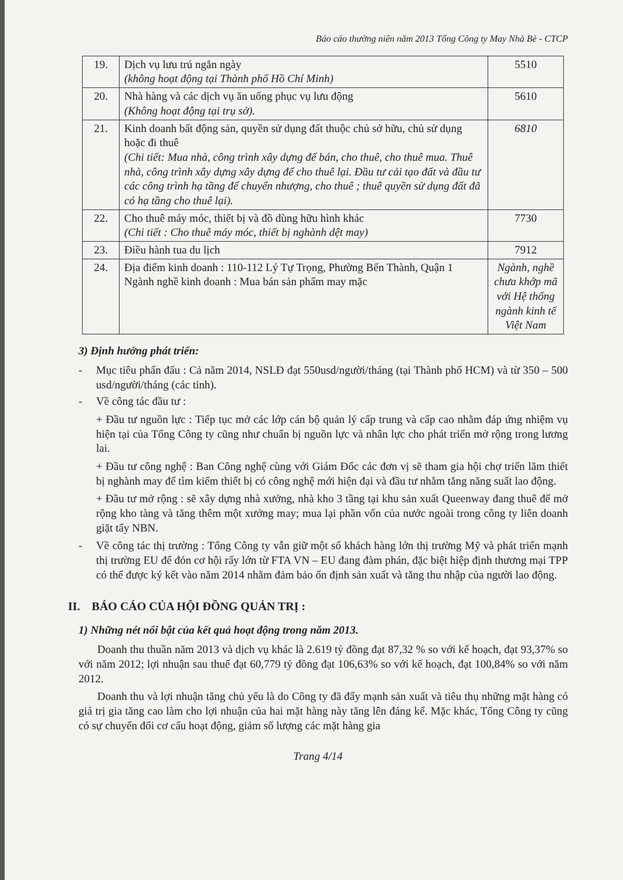Báo cáo thường niên năm 2013 Tổng Công ty May Nhà Bè - CTCP
| 19. | Dịch vụ lưu trú ngắn ngày (không hoạt động tại Thành phố Hồ Chí Minh) | 5510 |
| 20. | Nhà hàng và các dịch vụ ăn uống phục vụ lưu động (Không hoạt động tại trụ sở). | 5610 |
| 21. | Kinh doanh bất động sản, quyền sử dụng đất thuộc chủ sở hữu, chủ sử dụng hoặc đi thuê (Chi tiết: Mua nhà, công trình xây dựng để bán, cho thuê, cho thuê mua. Thuê nhà, công trình xây dựng xây dựng để cho thuê lại. Đầu tư cải tạo đất và đầu tư các công trình hạ tầng để chuyển nhượng, cho thuê ; thuê quyền sử dụng đất đã có hạ tầng cho thuê lại). | 6810 |
| 22. | Cho thuê máy móc, thiết bị và đồ dùng hữu hình khác (Chi tiết : Cho thuê máy móc, thiết bị nghành dệt may) | 7730 |
| 23. | Điều hành tua du lịch | 7912 |
| 24. | Địa điểm kinh doanh : 110-112 Lý Tự Trọng, Phường Bến Thành, Quận 1 Ngành nghề kinh doanh : Mua bán sản phẩm may mặc | Ngành, nghề chưa khớp mã với Hệ thống ngành kinh tế Việt Nam |
3) Định hướng phát triển:
- Mục tiêu phấn đấu : Cả năm 2014, NSLĐ đạt 550usd/người/tháng (tại Thành phố HCM) và từ 350 – 500 usd/người/tháng (các tỉnh).
- Về công tác đầu tư :
+ Đầu tư nguồn lực : Tiếp tục mở các lớp cán bộ quản lý cấp trung và cấp cao nhằm đáp ứng nhiệm vụ hiện tại của Tổng Công ty cũng như chuẩn bị nguồn lực và nhân lực cho phát triển mở rộng trong lương lai.
+ Đầu tư công nghệ : Ban Công nghệ cùng với Giám Đốc các đơn vị sẽ tham gia hội chợ triển lãm thiết bị nghành may để tìm kiếm thiết bị có công nghệ mới hiện đại và đầu tư nhằm tăng năng suất lao động.
+ Đầu tư mở rộng : sẽ xây dựng nhà xưởng, nhà kho 3 tầng tại khu sản xuất Queenway đang thuê để mở rộng kho tàng và tăng thêm một xưởng may; mua lại phần vốn của nước ngoài trong công ty liên doanh giặt tẩy NBN.
- Về công tác thị trường : Tổng Công ty vẫn giữ một số khách hàng lớn thị trường Mỹ và phát triển mạnh thị trường EU để đón cơ hội rấy lớn từ FTA VN – EU đang đàm phán, đặc biệt hiệp định thương mại TPP có thể được ký kết vào năm 2014 nhằm đảm bảo ổn định sản xuất và tăng thu nhập của người lao động.
II. BÁO CÁO CỦA HỘI ĐỒNG QUẢN TRỊ :
1) Những nét nổi bật của kết quả hoạt động trong năm 2013.
Doanh thu thuần năm 2013 và dịch vụ khác là 2.619 tỷ đồng đạt 87,32 % so với kế hoạch, đạt 93,37% so với năm 2012; lợi nhuận sau thuế đạt 60,779 tỷ đồng đạt 106,63% so với kế hoạch, đạt 100,84% so với năm 2012.
Doanh thu và lợi nhuận tăng chủ yếu là do Công ty đã đẩy mạnh sản xuất và tiêu thụ những mặt hàng có giá trị gia tăng cao làm cho lợi nhuận của hai mặt hàng này tăng lên đáng kể. Mặc khác, Tổng Công ty cũng có sự chuyển đổi cơ cấu hoạt động, giảm số lượng các mặt hàng gia
Trang 4/14